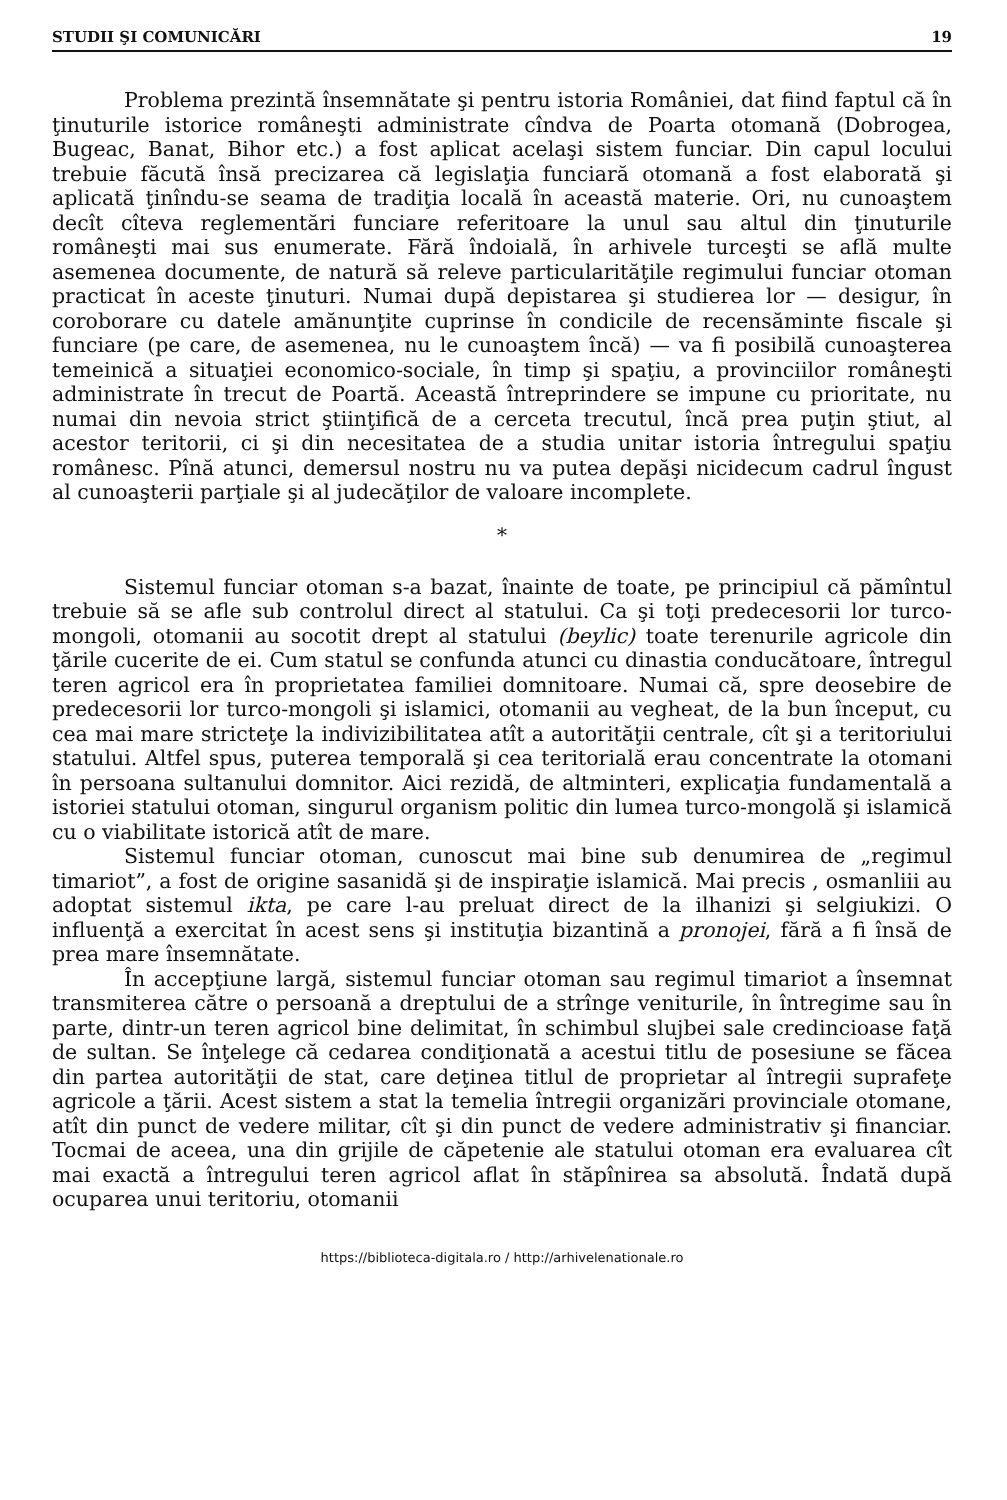STUDII ŞI COMUNICĂRI 19
Problema prezintă însemnătate şi pentru istoria României, dat fiind faptul că în ţinuturile istorice româneşti administrate cîndva de Poarta otomană (Dobrogea, Bugeac, Banat, Bihor etc.) a fost aplicat acelaşi sistem funciar. Din capul locului trebuie făcută însă precizarea că legislaţia funciară otomană a fost elaborată şi aplicată ţinîndu-se seama de tradiţia locală în această materie. Ori, nu cunoaştem decît cîteva reglementări funciare referitoare la unul sau altul din ţinuturile româneşti mai sus enumerate. Fără îndoială, în arhivele turceşti se află multe asemenea documente, de natură să releve particularităţile regimului funciar otoman practicat în aceste ţinuturi. Numai după depistarea şi studierea lor — desigur, în coroborare cu datele amănunţite cuprinse în condicile de recensăminte fiscale şi funciare (pe care, de asemenea, nu le cunoaştem încă) — va fi posibilă cunoaşterea temeinică a situaţiei economico-sociale, în timp şi spaţiu, a provinciilor româneşti administrate în trecut de Poartă. Această întreprindere se impune cu prioritate, nu numai din nevoia strict ştiinţifică de a cerceta trecutul, încă prea puţin ştiut, al acestor teritorii, ci şi din necesitatea de a studia unitar istoria întregului spaţiu românesc. Pînă atunci, demersul nostru nu va putea depăşi nicidecum cadrul îngust al cunoaşterii parţiale şi al judecăţilor de valoare incomplete.
*
Sistemul funciar otoman s-a bazat, înainte de toate, pe principiul că pămîntul trebuie să se afle sub controlul direct al statului. Ca şi toţi predecesorii lor turco-mongoli, otomanii au socotit drept al statului (beylic) toate terenurile agricole din ţările cucerite de ei. Cum statul se confunda atunci cu dinastia conducătoare, întregul teren agricol era în proprietatea familiei domnitoare. Numai că, spre deosebire de predecesorii lor turco-mongoli şi islamici, otomanii au vegheat, de la bun început, cu cea mai mare stricteţe la indivizibilitatea atît a autorităţii centrale, cît şi a teritoriului statului. Altfel spus, puterea temporală şi cea teritorială erau concentrate la otomani în persoana sultanului domnitor. Aici rezidă, de altminteri, explicaţia fundamentală a istoriei statului otoman, singurul organism politic din lumea turco-mongolă şi islamică cu o viabilitate istorică atît de mare.
Sistemul funciar otoman, cunoscut mai bine sub denumirea de „regimul timariot”, a fost de origine sasanidă şi de inspiraţie islamică. Mai precis , osmanliii au adoptat sistemul ikta, pe care l-au preluat direct de la ilhanizi şi selgiukizi. O influenţă a exercitat în acest sens şi instituţia bizantină a pronojei, fără a fi însă de prea mare însemnătate.
În accepţiune largă, sistemul funciar otoman sau regimul timariot a însemnat transmiterea către o persoană a dreptului de a strînge veniturile, în întregime sau în parte, dintr-un teren agricol bine delimitat, în schimbul slujbei sale credincioase faţă de sultan. Se înţelege că cedarea condiţionată a acestui titlu de posesiune se făcea din partea autorităţii de stat, care deţinea titlul de proprietar al întregii suprafeţe agricole a ţării. Acest sistem a stat la temelia întregii organizări provinciale otomane, atît din punct de vedere militar, cît şi din punct de vedere administrativ şi financiar. Tocmai de aceea, una din grijile de căpetenie ale statului otoman era evaluarea cît mai exactă a întregului teren agricol aflat în stăpînirea sa absolută. Îndată după ocuparea unui teritoriu, otomanii
https://biblioteca-digitala.ro / http://arhivelenationale.ro